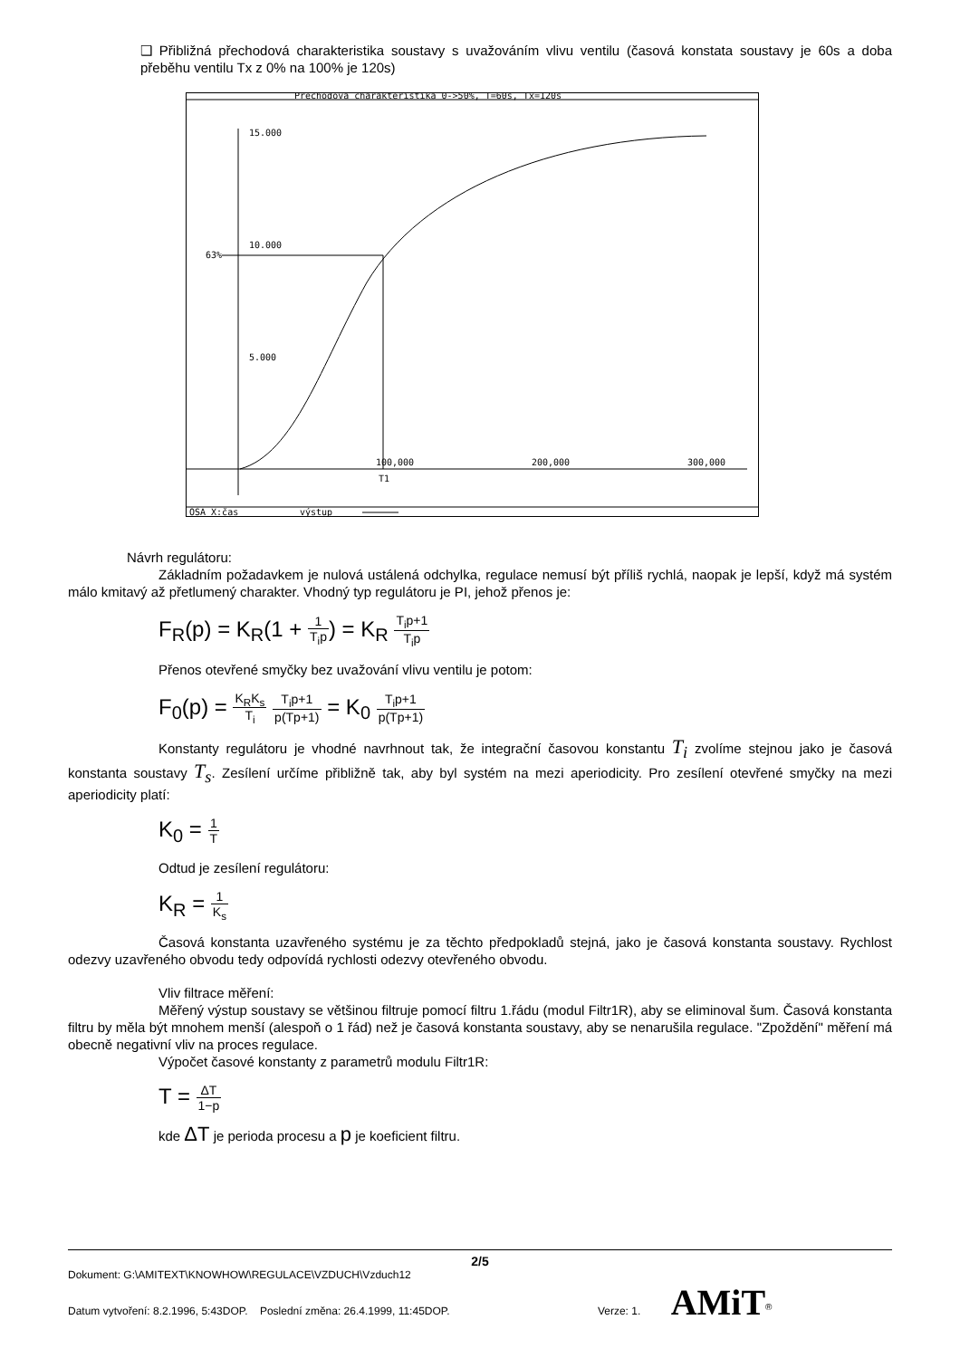❑ Přibližná přechodová charakteristika soustavy s uvažováním vlivu ventilu (časová konstata soustavy je 60s a doba přeběhu ventilu Tx z 0% na 100% je 120s)
Přechodová charakteristika 0->50%, T=60s, Tx=120s
15.000
10.000
5.000
63%
100,000
200,000
300,000
T1
OSA X:čas
výstup
Návrh regulátoru:
Základním požadavkem je nulová ustálená odchylka, regulace nemusí být příliš rychlá, naopak je lepší, když má systém málo kmitavý až přetlumený charakter. Vhodný typ regulátoru je PI, jehož přenos je:
F<sub>R</sub>(p) = K<sub>R</sub>(1 + 1 T<sub>i</sub>p) = K<sub>R</sub> T<sub>i</sub>p+1 T<sub>i</sub>p
Přenos otevřené smyčky bez uvažování vlivu ventilu je potom:
F<sub>0</sub>(p) = K<sub>R</sub>K<sub>s</sub> T<sub>i</sub> T<sub>i</sub>p+1 p(Tp+1) = K<sub>0</sub> T<sub>i</sub>p+1 p(Tp+1)
Konstanty regulátoru je vhodné navrhnout tak, že integrační časovou konstantu T<sub>i</sub> zvolíme stejnou jako je časová konstanta soustavy T<sub>s</sub>. Zesílení určíme přibližně tak, aby byl systém na mezi aperiodicity. Pro zesílení otevřené smyčky na mezi aperiodicity platí:
K<sub>0</sub> = 1 T
Odtud je zesílení regulátoru:
K<sub>R</sub> = 1 K<sub>s</sub>
Časová konstanta uzavřeného systému je za těchto předpokladů stejná, jako je časová konstanta soustavy. Rychlost odezvy uzavřeného obvodu tedy odpovídá rychlosti odezvy otevřeného obvodu.
Vliv filtrace měření:
Měřený výstup soustavy se většinou filtruje pomocí filtru 1.řádu (modul Filtr1R), aby se eliminoval šum. Časová konstanta filtru by měla být mnohem menší (alespoň o 1 řád) než je časová konstanta soustavy, aby se nenarušila regulace. "Zpoždění" měření má obecně negativní vliv na proces regulace.
Výpočet časové konstanty z parametrů modulu Filtr1R:
T = ΔT 1−p
kde ΔT je perioda procesu a p je koeficient filtru.
2/5
Dokument: G:\AMITEXT\KNOWHOW\REGULACE\VZDUCH\Vzduch12
Datum vytvoření: 8.2.1996, 5:43DOP. Poslední změna: 26.4.1999, 11:45DOP. Verze: 1. AMiT<sup>®</sup>